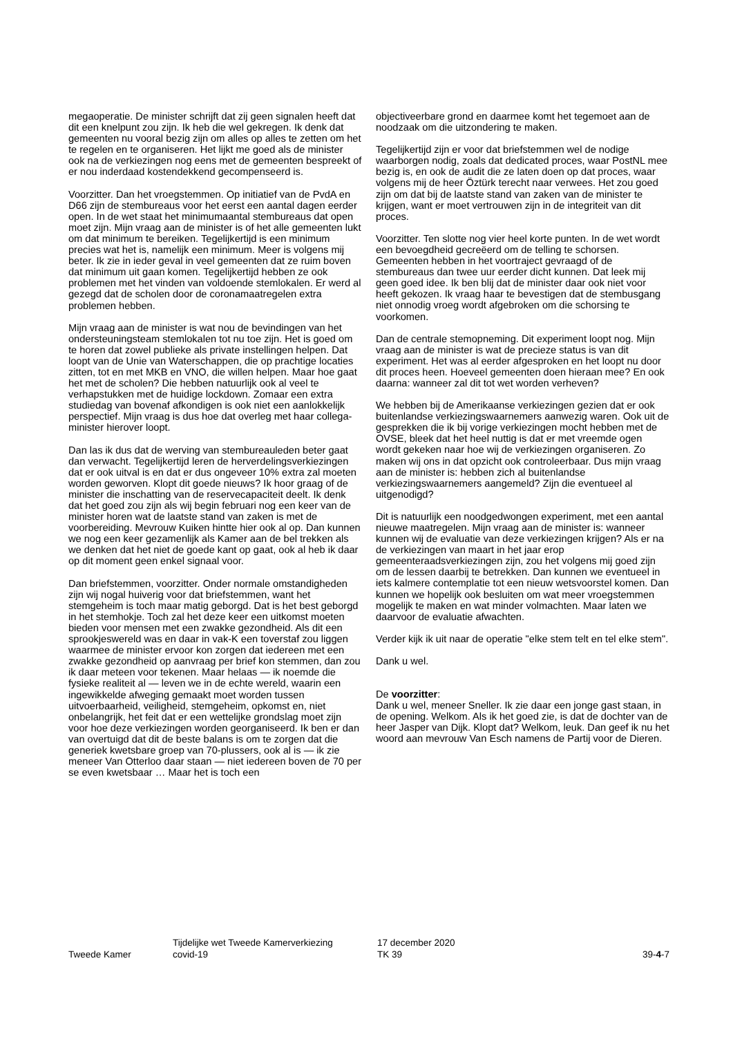megaoperatie. De minister schrijft dat zij geen signalen heeft dat dit een knelpunt zou zijn. Ik heb die wel gekregen. Ik denk dat gemeenten nu vooral bezig zijn om alles op alles te zetten om het te regelen en te organiseren. Het lijkt me goed als de minister ook na de verkiezingen nog eens met de gemeenten bespreekt of er nou inderdaad kostendekkend gecompenseerd is.
Voorzitter. Dan het vroegstemmen. Op initiatief van de PvdA en D66 zijn de stembureaus voor het eerst een aantal dagen eerder open. In de wet staat het minimumaantal stembureaus dat open moet zijn. Mijn vraag aan de minister is of het alle gemeenten lukt om dat minimum te bereiken. Tegelijkertijd is een minimum precies wat het is, namelijk een minimum. Meer is volgens mij beter. Ik zie in ieder geval in veel gemeenten dat ze ruim boven dat minimum uit gaan komen. Tegelijkertijd hebben ze ook problemen met het vinden van voldoende stemlokalen. Er werd al gezegd dat de scholen door de coronamaatregelen extra problemen hebben.
Mijn vraag aan de minister is wat nou de bevindingen van het ondersteuningsteam stemlokalen tot nu toe zijn. Het is goed om te horen dat zowel publieke als private instellingen helpen. Dat loopt van de Unie van Waterschappen, die op prachtige locaties zitten, tot en met MKB en VNO, die willen helpen. Maar hoe gaat het met de scholen? Die hebben natuurlijk ook al veel te verhapstukken met de huidige lockdown. Zomaar een extra studiedag van bovenaf afkondigen is ook niet een aanlokkelijk perspectief. Mijn vraag is dus hoe dat overleg met haar collega-minister hierover loopt.
Dan las ik dus dat de werving van stembureauleden beter gaat dan verwacht. Tegelijkertijd leren de herverdelingsverkiezingen dat er ook uitval is en dat er dus ongeveer 10% extra zal moeten worden geworven. Klopt dit goede nieuws? Ik hoor graag of de minister die inschatting van de reservecapaciteit deelt. Ik denk dat het goed zou zijn als wij begin februari nog een keer van de minister horen wat de laatste stand van zaken is met de voorbereiding. Mevrouw Kuiken hintte hier ook al op. Dan kunnen we nog een keer gezamenlijk als Kamer aan de bel trekken als we denken dat het niet de goede kant op gaat, ook al heb ik daar op dit moment geen enkel signaal voor.
Dan briefstemmen, voorzitter. Onder normale omstandigheden zijn wij nogal huiverig voor dat briefstemmen, want het stemgeheim is toch maar matig geborgd. Dat is het best geborgd in het stemhokje. Toch zal het deze keer een uitkomst moeten bieden voor mensen met een zwakke gezondheid. Als dit een sprookjeswereld was en daar in vak-K een toverstaf zou liggen waarmee de minister ervoor kon zorgen dat iedereen met een zwakke gezondheid op aanvraag per brief kon stemmen, dan zou ik daar meteen voor tekenen. Maar helaas — ik noemde die fysieke realiteit al — leven we in de echte wereld, waarin een ingewikkelde afweging gemaakt moet worden tussen uitvoerbaarheid, veiligheid, stemgeheim, opkomst en, niet onbelangrijk, het feit dat er een wettelijke grondslag moet zijn voor hoe deze verkiezingen worden georganiseerd. Ik ben er dan van overtuigd dat dit de beste balans is om te zorgen dat die generiek kwetsbare groep van 70-plussers, ook al is — ik zie meneer Van Otterloo daar staan — niet iedereen boven de 70 per se even kwetsbaar … Maar het is toch een
objectiveerbare grond en daarmee komt het tegemoet aan de noodzaak om die uitzondering te maken.
Tegelijkertijd zijn er voor dat briefstemmen wel de nodige waarborgen nodig, zoals dat dedicated proces, waar PostNL mee bezig is, en ook de audit die ze laten doen op dat proces, waar volgens mij de heer Öztürk terecht naar verwees. Het zou goed zijn om dat bij de laatste stand van zaken van de minister te krijgen, want er moet vertrouwen zijn in de integriteit van dit proces.
Voorzitter. Ten slotte nog vier heel korte punten. In de wet wordt een bevoegdheid gecreëerd om de telling te schorsen. Gemeenten hebben in het voortraject gevraagd of de stembureaus dan twee uur eerder dicht kunnen. Dat leek mij geen goed idee. Ik ben blij dat de minister daar ook niet voor heeft gekozen. Ik vraag haar te bevestigen dat de stembusgang niet onnodig vroeg wordt afgebroken om die schorsing te voorkomen.
Dan de centrale stemopneming. Dit experiment loopt nog. Mijn vraag aan de minister is wat de precieze status is van dit experiment. Het was al eerder afgesproken en het loopt nu door dit proces heen. Hoeveel gemeenten doen hieraan mee? En ook daarna: wanneer zal dit tot wet worden verheven?
We hebben bij de Amerikaanse verkiezingen gezien dat er ook buitenlandse verkiezingswaarnemers aanwezig waren. Ook uit de gesprekken die ik bij vorige verkiezingen mocht hebben met de OVSE, bleek dat het heel nuttig is dat er met vreemde ogen wordt gekeken naar hoe wij de verkiezingen organiseren. Zo maken wij ons in dat opzicht ook controleerbaar. Dus mijn vraag aan de minister is: hebben zich al buitenlandse verkiezingswaarnemers aangemeld? Zijn die eventueel al uitgenodigd?
Dit is natuurlijk een noodgedwongen experiment, met een aantal nieuwe maatregelen. Mijn vraag aan de minister is: wanneer kunnen wij de evaluatie van deze verkiezingen krijgen? Als er na de verkiezingen van maart in het jaar erop gemeenteraadsverkiezingen zijn, zou het volgens mij goed zijn om de lessen daarbij te betrekken. Dan kunnen we eventueel in iets kalmere contemplatie tot een nieuw wetsvoorstel komen. Dan kunnen we hopelijk ook besluiten om wat meer vroegstemmen mogelijk te maken en wat minder volmachten. Maar laten we daarvoor de evaluatie afwachten.
Verder kijk ik uit naar de operatie "elke stem telt en tel elke stem".
Dank u wel.
De voorzitter:
Dank u wel, meneer Sneller. Ik zie daar een jonge gast staan, in de opening. Welkom. Als ik het goed zie, is dat de dochter van de heer Jasper van Dijk. Klopt dat? Welkom, leuk. Dan geef ik nu het woord aan mevrouw Van Esch namens de Partij voor de Dieren.
Tweede Kamer
Tijdelijke wet Tweede Kamerverkiezing
covid-19
17 december 2020
TK 39
39-4-7